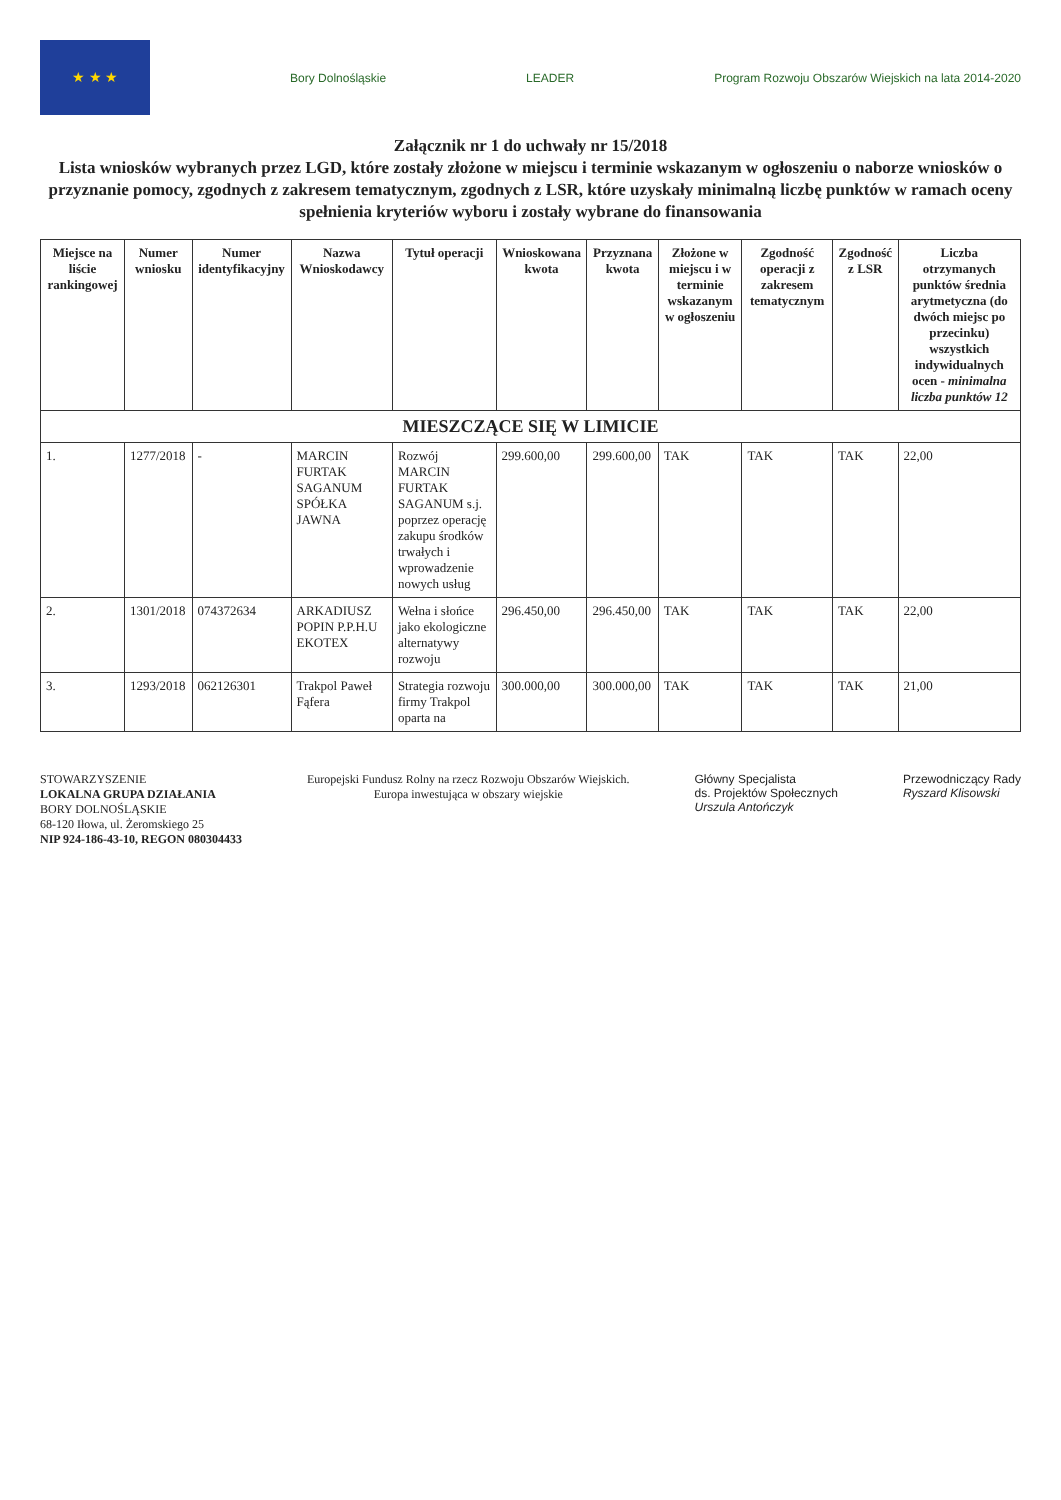★ ★ ★
Bory Dolnośląskie LEADER
Program Rozwoju Obszarów Wiejskich na lata 2014-2020
Załącznik nr 1 do uchwały nr 15/2018
Lista wniosków wybranych przez LGD, które zostały złożone w miejscu i terminie wskazanym w ogłoszeniu o naborze wniosków o przyznanie pomocy, zgodnych z zakresem tematycznym, zgodnych z LSR, które uzyskały minimalną liczbę punktów w ramach oceny spełnienia kryteriów wyboru i zostały wybrane do finansowania
| Miejsce na liście rankingowej | Numer wniosku | Numer identyfikacyjny | Nazwa Wnioskodawcy | Tytuł operacji | Wnioskowana kwota | Przyznana kwota | Złożone w miejscu i w terminie wskazanym w ogłoszeniu | Zgodność operacji z zakresem tematycznym | Zgodność z LSR | Liczba otrzymanych punktów średnia arytmetyczna (do dwóch miejsc po przecinku) wszystkich indywidualnych ocen - minimalna liczba punktów 12 |
| --- | --- | --- | --- | --- | --- | --- | --- | --- | --- | --- |
| MIESZCZĄCE SIĘ W LIMICIE | | | | | | | | | | |
| 1. | 1277/2018 | - | MARCIN FURTAK SAGANUM SPÓŁKA JAWNA | Rozwój MARCIN FURTAK SAGANUM s.j. poprzez operację zakupu środków trwałych i wprowadzenie nowych usług | 299.600,00 | 299.600,00 | TAK | TAK | TAK | 22,00 |
| 2. | 1301/2018 | 074372634 | ARKADIUSZ POPIN P.P.H.U EKOTEX | Wełna i słońce jako ekologiczne alternatywy rozwoju | 296.450,00 | 296.450,00 | TAK | TAK | TAK | 22,00 |
| 3. | 1293/2018 | 062126301 | Trakpol Paweł Fąfera | Strategia rozwoju firmy Trakpol oparta na | 300.000,00 | 300.000,00 | TAK | TAK | TAK | 21,00 |
STOWARZYSZENIE
LOKALNA GRUPA DZIAŁANIA
BORY DOLNOŚLĄSKIE
68-120 Iłowa, ul. Żeromskiego 25
NIP 924-186-43-10, REGON 080304433
Europejski Fundusz Rolny na rzecz Rozwoju Obszarów Wiejskich.
Europa inwestująca w obszary wiejskie
Główny Specjalista
ds. Projektów Społecznych
Urszula Antończyk
Przewodniczący Rady
Ryszard Klisowski